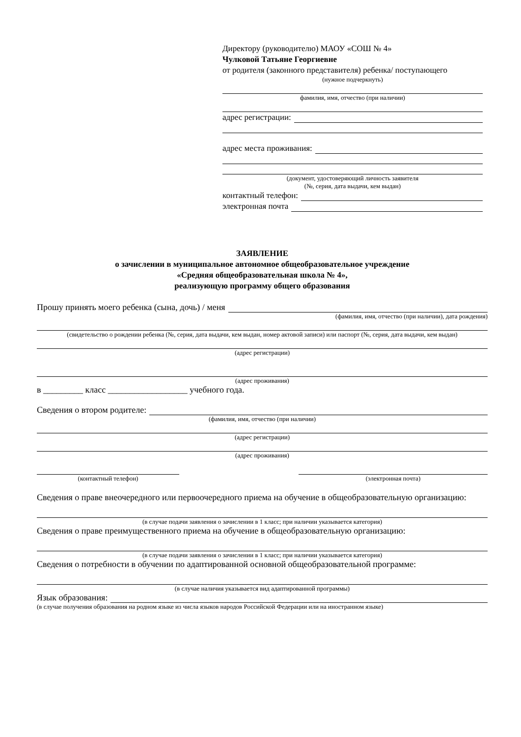Директору (руководителю) МАОУ «СОШ № 4»
Чулковой Татьяне Георгиевне
от родителя (законного представителя) ребенка/ поступающего
(нужное подчеркнуть)
фамилия, имя, отчество (при наличии)
адрес регистрации:
адрес места проживания:
(документ, удостоверяющий личность заявителя
(№, серия, дата выдачи, кем выдан)
контактный телефон:
электронная почта
ЗАЯВЛЕНИЕ
о зачислении в муниципальное автономное общеобразовательное учреждение
«Средняя общеобразовательная школа № 4»,
реализующую программу общего образования
Прошу принять моего ребенка (сына, дочь) / меня
(фамилия, имя, отчество (при наличии), дата рождения)
(свидетельство о рождении ребенка (№, серия, дата выдачи, кем выдан, номер актовой записи) или паспорт (№, серия, дата выдачи, кем выдан)
(адрес регистрации)
(адрес проживания)
в _________ класс __________________ учебного года.
Сведения о втором родителе:
(фамилия, имя, отчество (при наличии)
(адрес регистрации)
(адрес проживания)
(контактный телефон) (электронная почта)
Сведения о праве внеочередного или первоочередного приема на обучение в общеобразовательную организацию:
(в случае подачи заявления о зачислении в 1 класс; при наличии указывается категория)
Сведения о праве преимущественного приема на обучение в общеобразовательную организацию:
(в случае подачи заявления о зачислении в 1 класс; при наличии указывается категория)
Сведения о потребности в обучении по адаптированной основной общеобразовательной программе:
(в случае наличия указывается вид адаптированной программы)
Язык образования:
(в случае получения образования на родном языке из числа языков народов Российской Федерации или на иностранном языке)